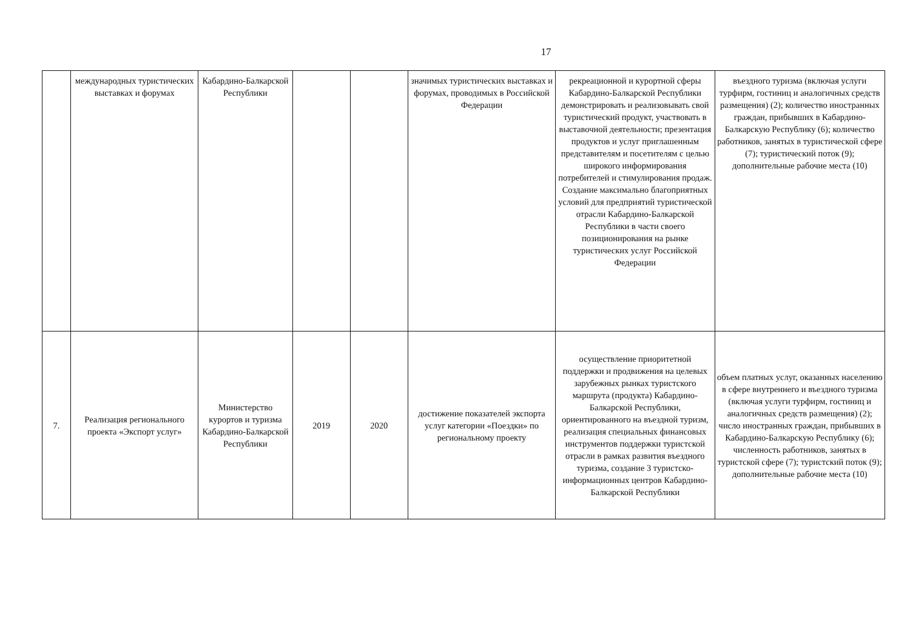17
| | международных туристических выставках и форумах | Кабардино-Балкарской Республики | | | значимых туристических выставках и форумах, проводимых в Российской Федерации | рекреационной и курортной сферы Кабардино-Балкарской Республики демонстрировать и реализовывать свой туристический продукт, участвовать в выставочной деятельности; презентация продуктов и услуг приглашенным представителям и посетителям с целью широкого информирования потребителей и стимулирования продаж. Создание максимально благоприятных условий для предприятий туристической отрасли Кабардино-Балкарской Республики в части своего позиционирования на рынке туристических услуг Российской Федерации | въездного туризма (включая услуги турфирм, гостиниц и аналогичных средств размещения) (2); количество иностранных граждан, прибывших в Кабардино-Балкарскую Республику (6); количество работников, занятых в туристической сфере (7); туристический поток (9); дополнительные рабочие места (10) |
| 7. | Реализация регионального проекта «Экспорт услуг» | Министерство курортов и туризма Кабардино-Балкарской Республики | 2019 | 2020 | достижение показателей экспорта услуг категории «Поездки» по региональному проекту | осуществление приоритетной поддержки и продвижения на целевых зарубежных рынках туристского маршрута (продукта) Кабардино-Балкарской Республики, ориентированного на въездной туризм, реализация специальных финансовых инструментов поддержки туристской отрасли в рамках развития въездного туризма, создание 3 туристско-информационных центров Кабардино-Балкарской Республики | объем платных услуг, оказанных населению в сфере внутреннего и въездного туризма (включая услуги турфирм, гостиниц и аналогичных средств размещения) (2); число иностранных граждан, прибывших в Кабардино-Балкарскую Республику (6); численность работников, занятых в туристской сфере (7); туристский поток (9); дополнительные рабочие места (10) |